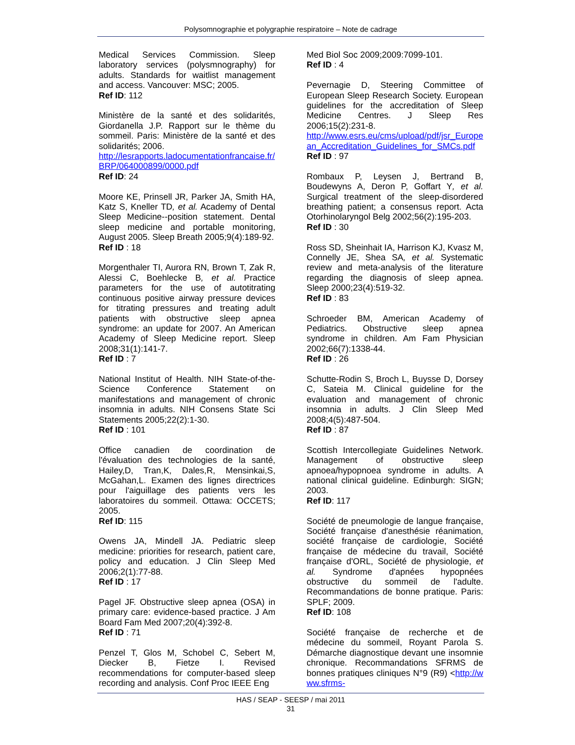Polysomnographie et polygraphie respiratoire – Note de cadrage
Medical Services Commission. Sleep laboratory services (polysmnography) for adults. Standards for waitlist management and access. Vancouver: MSC; 2005.
Ref ID: 112
Ministère de la santé et des solidarités, Giordanella J.P. Rapport sur le thème du sommeil. Paris: Ministère de la santé et des solidarités; 2006.
http://lesrapports.ladocumentationfrancaise.fr/BRP/064000899/0000.pdf
Ref ID: 24
Moore KE, Prinsell JR, Parker JA, Smith HA, Katz S, Kneller TD, et al. Academy of Dental Sleep Medicine--position statement. Dental sleep medicine and portable monitoring, August 2005. Sleep Breath 2005;9(4):189-92.
Ref ID : 18
Morgenthaler TI, Aurora RN, Brown T, Zak R, Alessi C, Boehlecke B, et al. Practice parameters for the use of autotitrating continuous positive airway pressure devices for titrating pressures and treating adult patients with obstructive sleep apnea syndrome: an update for 2007. An American Academy of Sleep Medicine report. Sleep 2008;31(1):141-7.
Ref ID : 7
National Institut of Health. NIH State-of-the-Science Conference Statement on manifestations and management of chronic insomnia in adults. NIH Consens State Sci Statements 2005;22(2):1-30.
Ref ID : 101
Office canadien de coordination de l'évaluation des technologies de la santé, Hailey,D, Tran,K, Dales,R, Mensinkai,S, McGahan,L. Examen des lignes directrices pour l'aiguillage des patients vers les laboratoires du sommeil. Ottawa: OCCETS; 2005.
Ref ID: 115
Owens JA, Mindell JA. Pediatric sleep medicine: priorities for research, patient care, policy and education. J Clin Sleep Med 2006;2(1):77-88.
Ref ID : 17
Pagel JF. Obstructive sleep apnea (OSA) in primary care: evidence-based practice. J Am Board Fam Med 2007;20(4):392-8.
Ref ID : 71
Penzel T, Glos M, Schobel C, Sebert M, Diecker B, Fietze I. Revised recommendations for computer-based sleep recording and analysis. Conf Proc IEEE Eng
Med Biol Soc 2009;2009:7099-101.
Ref ID : 4
Pevernagie D, Steering Committee of European Sleep Research Society. European guidelines for the accreditation of Sleep Medicine Centres. J Sleep Res 2006;15(2):231-8.
http://www.esrs.eu/cms/upload/pdf/jsr_European_Accreditation_Guidelines_for_SMCs.pdf
Ref ID : 97
Rombaux P, Leysen J, Bertrand B, Boudewyns A, Deron P, Goffart Y, et al. Surgical treatment of the sleep-disordered breathing patient; a consensus report. Acta Otorhinolaryngol Belg 2002;56(2):195-203.
Ref ID : 30
Ross SD, Sheinhait IA, Harrison KJ, Kvasz M, Connelly JE, Shea SA, et al. Systematic review and meta-analysis of the literature regarding the diagnosis of sleep apnea. Sleep 2000;23(4):519-32.
Ref ID : 83
Schroeder BM, American Academy of Pediatrics. Obstructive sleep apnea syndrome in children. Am Fam Physician 2002;66(7):1338-44.
Ref ID : 26
Schutte-Rodin S, Broch L, Buysse D, Dorsey C, Sateia M. Clinical guideline for the evaluation and management of chronic insomnia in adults. J Clin Sleep Med 2008;4(5):487-504.
Ref ID : 87
Scottish Intercollegiate Guidelines Network. Management of obstructive sleep apnoea/hypopnoea syndrome in adults. A national clinical guideline. Edinburgh: SIGN; 2003.
Ref ID: 117
Société de pneumologie de langue française, Société française d'anesthésie réanimation, société française de cardiologie, Société française de médecine du travail, Société française d'ORL, Société de physiologie, et al. Syndrome d'apnées hypopnées obstructive du sommeil de l'adulte. Recommandations de bonne pratique. Paris: SPLF; 2009.
Ref ID: 108
Société française de recherche et de médecine du sommeil, Royant Parola S. Démarche diagnostique devant une insomnie chronique. Recommandations SFRMS de bonnes pratiques cliniques N°9 (R9) <http://www.sfrms-
HAS / SEAP - SEESP / mai 2011
31